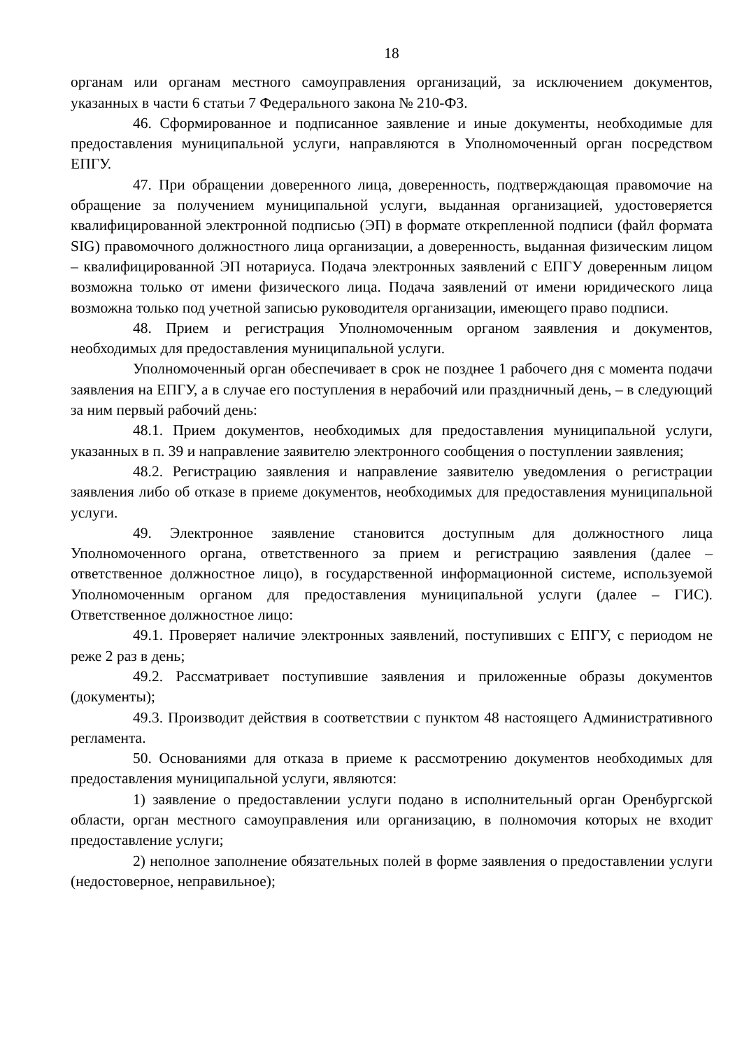18
органам или органам местного самоуправления организаций, за исключением документов, указанных в части 6 статьи 7 Федерального закона № 210-ФЗ.
46. Сформированное и подписанное заявление и иные документы, необходимые для предоставления муниципальной услуги, направляются в Уполномоченный орган посредством ЕПГУ.
47. При обращении доверенного лица, доверенность, подтверждающая правомочие на обращение за получением муниципальной услуги, выданная организацией, удостоверяется квалифицированной электронной подписью (ЭП) в формате открепленной подписи (файл формата SIG) правомочного должностного лица организации, а доверенность, выданная физическим лицом – квалифицированной ЭП нотариуса. Подача электронных заявлений с ЕПГУ доверенным лицом возможна только от имени физического лица. Подача заявлений от имени юридического лица возможна только под учетной записью руководителя организации, имеющего право подписи.
48. Прием и регистрация Уполномоченным органом заявления и документов, необходимых для предоставления муниципальной услуги.
Уполномоченный орган обеспечивает в срок не позднее 1 рабочего дня с момента подачи заявления на ЕПГУ, а в случае его поступления в нерабочий или праздничный день, – в следующий за ним первый рабочий день:
48.1. Прием документов, необходимых для предоставления муниципальной услуги, указанных в п. 39 и направление заявителю электронного сообщения о поступлении заявления;
48.2. Регистрацию заявления и направление заявителю уведомления о регистрации заявления либо об отказе в приеме документов, необходимых для предоставления муниципальной услуги.
49. Электронное заявление становится доступным для должностного лица Уполномоченного органа, ответственного за прием и регистрацию заявления (далее – ответственное должностное лицо), в государственной информационной системе, используемой Уполномоченным органом для предоставления муниципальной услуги (далее – ГИС). Ответственное должностное лицо:
49.1. Проверяет наличие электронных заявлений, поступивших с ЕПГУ, с периодом не реже 2 раз в день;
49.2. Рассматривает поступившие заявления и приложенные образы документов (документы);
49.3. Производит действия в соответствии с пунктом 48 настоящего Административного регламента.
50. Основаниями для отказа в приеме к рассмотрению документов необходимых для предоставления муниципальной услуги, являются:
1) заявление о предоставлении услуги подано в исполнительный орган Оренбургской области, орган местного самоуправления или организацию, в полномочия которых не входит предоставление услуги;
2) неполное заполнение обязательных полей в форме заявления о предоставлении услуги (недостоверное, неправильное);